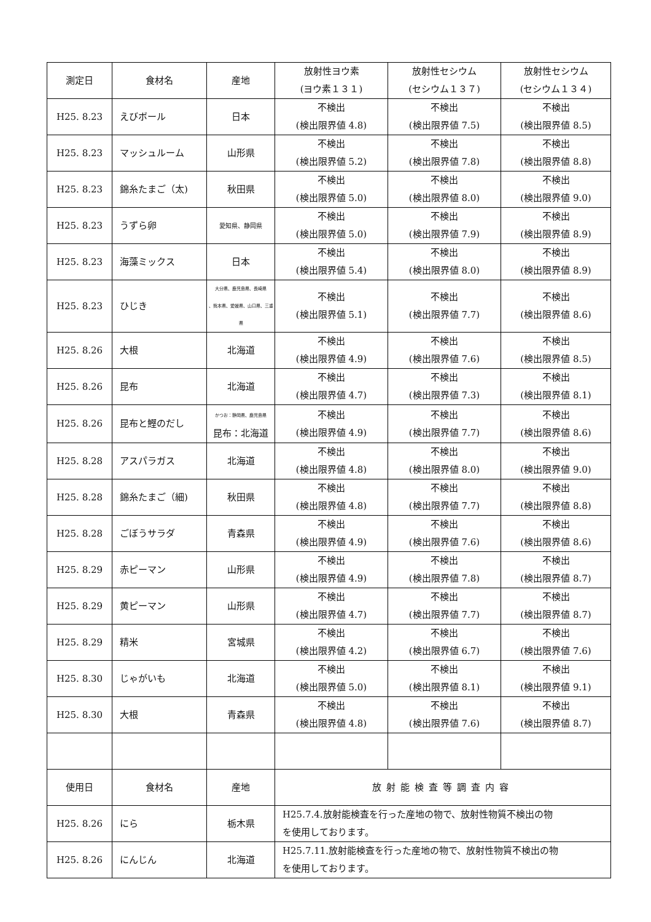| 測定日 | 食材名 | 産地 | 放射性ヨウ素 (ヨウ素１３１) | 放射性セシウム (セシウム１３７) | 放射性セシウム (セシウム１３４) |
| --- | --- | --- | --- | --- | --- |
| H25. 8.23 | えびボール | 日本 | 不検出 (検出限界値 4.8) | 不検出 (検出限界値 7.5) | 不検出 (検出限界値 8.5) |
| H25. 8.23 | マッシュルーム | 山形県 | 不検出 (検出限界値 5.2) | 不検出 (検出限界値 7.8) | 不検出 (検出限界値 8.8) |
| H25. 8.23 | 錦糸たまご（太) | 秋田県 | 不検出 (検出限界値 5.0) | 不検出 (検出限界値 8.0) | 不検出 (検出限界値 9.0) |
| H25. 8.23 | うずら卵 | 愛知県、静岡県 | 不検出 (検出限界値 5.0) | 不検出 (検出限界値 7.9) | 不検出 (検出限界値 8.9) |
| H25. 8.23 | 海藻ミックス | 日本 | 不検出 (検出限界値 5.4) | 不検出 (検出限界値 8.0) | 不検出 (検出限界値 8.9) |
| H25. 8.23 | ひじき | 大分県、鹿児島県、長崎県 、熊本県、愛媛県、山口県、三重県 | 不検出 (検出限界値 5.1) | 不検出 (検出限界値 7.7) | 不検出 (検出限界値 8.6) |
| H25. 8.26 | 大根 | 北海道 | 不検出 (検出限界値 4.9) | 不検出 (検出限界値 7.6) | 不検出 (検出限界値 8.5) |
| H25. 8.26 | 昆布 | 北海道 | 不検出 (検出限界値 4.7) | 不検出 (検出限界値 7.3) | 不検出 (検出限界値 8.1) |
| H25. 8.26 | 昆布と鰹のだし | かつお：静岡県、鹿児島県 昆布：北海道 | 不検出 (検出限界値 4.9) | 不検出 (検出限界値 7.7) | 不検出 (検出限界値 8.6) |
| H25. 8.28 | アスパラガス | 北海道 | 不検出 (検出限界値 4.8) | 不検出 (検出限界値 8.0) | 不検出 (検出限界値 9.0) |
| H25. 8.28 | 錦糸たまご（細) | 秋田県 | 不検出 (検出限界値 4.8) | 不検出 (検出限界値 7.7) | 不検出 (検出限界値 8.8) |
| H25. 8.28 | ごぼうサラダ | 青森県 | 不検出 (検出限界値 4.9) | 不検出 (検出限界値 7.6) | 不検出 (検出限界値 8.6) |
| H25. 8.29 | 赤ピーマン | 山形県 | 不検出 (検出限界値 4.9) | 不検出 (検出限界値 7.8) | 不検出 (検出限界値 8.7) |
| H25. 8.29 | 黄ピーマン | 山形県 | 不検出 (検出限界値 4.7) | 不検出 (検出限界値 7.7) | 不検出 (検出限界値 8.7) |
| H25. 8.29 | 精米 | 宮城県 | 不検出 (検出限界値 4.2) | 不検出 (検出限界値 6.7) | 不検出 (検出限界値 7.6) |
| H25. 8.30 | じゃがいも | 北海道 | 不検出 (検出限界値 5.0) | 不検出 (検出限界値 8.1) | 不検出 (検出限界値 9.1) |
| H25. 8.30 | 大根 | 青森県 | 不検出 (検出限界値 4.8) | 不検出 (検出限界値 7.6) | 不検出 (検出限界値 8.7) |
| 使用日 | 食材名 | 産地 | 放射能検査等調査内容 | | |
| H25. 8.26 | にら | 栃木県 | H25.7.4.放射能検査を行った産地の物で、放射性物質不検出の物 を使用しております。 | | |
| H25. 8.26 | にんじん | 北海道 | H25.7.11.放射能検査を行った産地の物で、放射性物質不検出の物 を使用しております。 | | |